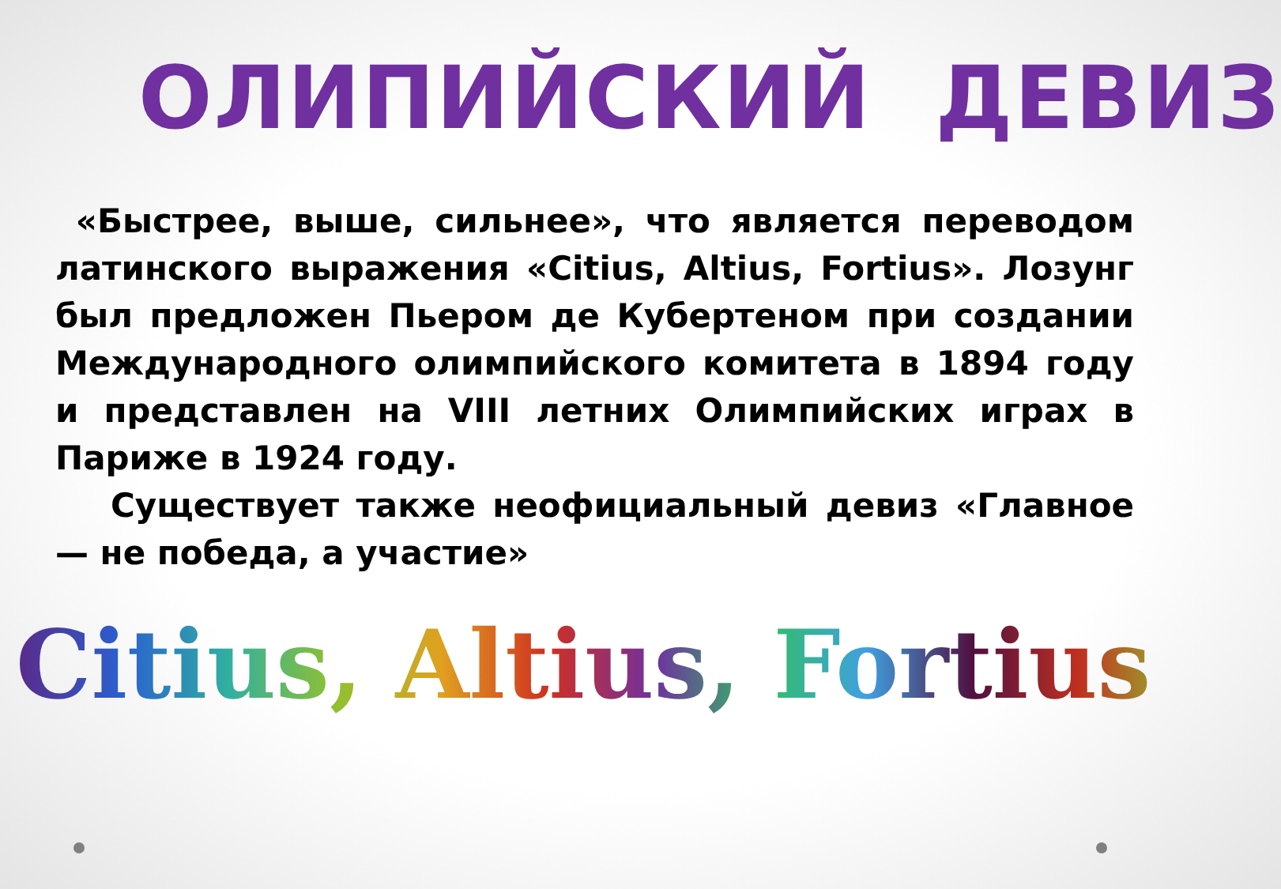ОЛИПИЙСКИЙ ДЕВИЗ
«Быстрее, выше, сильнее», что является переводом латинского выражения «Citius, Altius, Fortius». Лозунг был предложен Пьером де Кубертеном при создании Международного олимпийского комитета в 1894 году и представлен на VIII летних Олимпийских играх в Париже в 1924 году.
Существует также неофициальный девиз «Главное — не победа, а участие»
Citius, Altius, Fortius